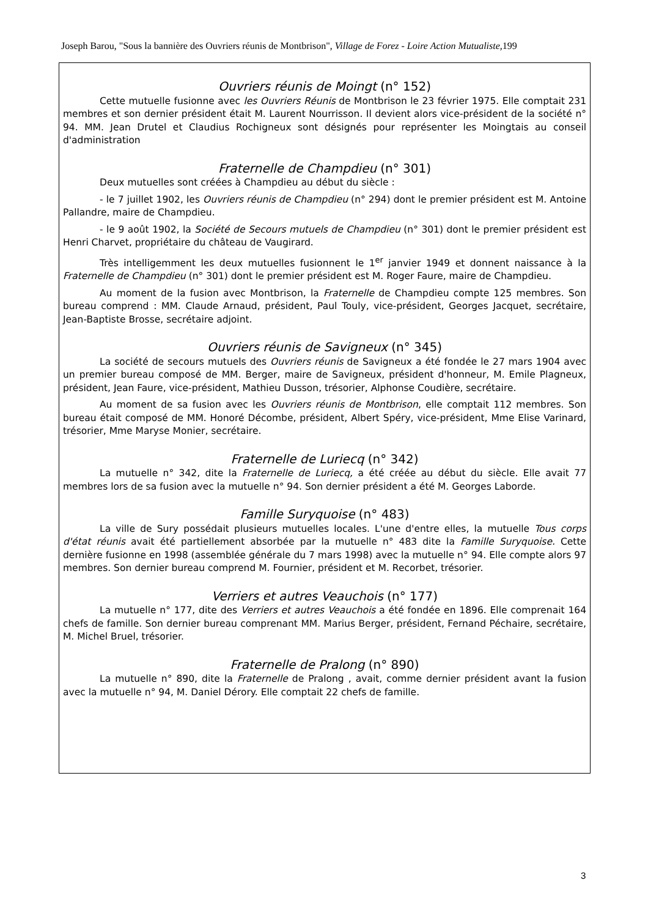Joseph Barou, "Sous la bannière des Ouvriers réunis de Montbrison", Village de Forez - Loire Action Mutualiste, 199
Ouvriers réunis de Moingt (n° 152)
Cette mutuelle fusionne avec les Ouvriers Réunis de Montbrison le 23 février 1975. Elle comptait 231 membres et son dernier président était M. Laurent Nourrisson. Il devient alors vice-président de la société n° 94. MM. Jean Drutel et Claudius Rochigneux sont désignés pour représenter les Moingtais au conseil d'administration
Fraternelle de Champdieu (n° 301)
Deux mutuelles sont créées à Champdieu au début du siècle :
- le 7 juillet 1902, les Ouvriers réunis de Champdieu (n° 294) dont le premier président est M. Antoine Pallandre, maire de Champdieu.
- le 9 août 1902, la Société de Secours mutuels de Champdieu (n° 301) dont le premier président est Henri Charvet, propriétaire du château de Vaugirard.
Très intelligemment les deux mutuelles fusionnent le 1<sup>er</sup> janvier 1949 et donnent naissance à la Fraternelle de Champdieu (n° 301) dont le premier président est M. Roger Faure, maire de Champdieu.
Au moment de la fusion avec Montbrison, la Fraternelle de Champdieu compte 125 membres. Son bureau comprend : MM. Claude Arnaud, président, Paul Touly, vice-président, Georges Jacquet, secrétaire, Jean-Baptiste Brosse, secrétaire adjoint.
Ouvriers réunis de Savigneux (n° 345)
La société de secours mutuels des Ouvriers réunis de Savigneux a été fondée le 27 mars 1904 avec un premier bureau composé de MM. Berger, maire de Savigneux, président d'honneur, M. Emile Plagneux, président, Jean Faure, vice-président, Mathieu Dusson, trésorier, Alphonse Coudière, secrétaire.
Au moment de sa fusion avec les Ouvriers réunis de Montbrison, elle comptait 112 membres. Son bureau était composé de MM. Honoré Décombe, président, Albert Spéry, vice-président, Mme Elise Varinard, trésorier, Mme Maryse Monier, secrétaire.
Fraternelle de Luriecq (n° 342)
La mutuelle n° 342, dite la Fraternelle de Luriecq, a été créée au début du siècle. Elle avait 77 membres lors de sa fusion avec la mutuelle n° 94. Son dernier président a été M. Georges Laborde.
Famille Suryquoise (n° 483)
La ville de Sury possédait plusieurs mutuelles locales. L'une d'entre elles, la mutuelle Tous corps d'état réunis avait été partiellement absorbée par la mutuelle n° 483 dite la Famille Suryquoise. Cette dernière fusionne en 1998 (assemblée générale du 7 mars 1998) avec la mutuelle n° 94. Elle compte alors 97 membres. Son dernier bureau comprend M. Fournier, président et M. Recorbet, trésorier.
Verriers et autres Veauchois (n° 177)
La mutuelle n° 177, dite des Verriers et autres Veauchois a été fondée en 1896. Elle comprenait 164 chefs de famille. Son dernier bureau comprenant MM. Marius Berger, président, Fernand Péchaire, secrétaire, M. Michel Bruel, trésorier.
Fraternelle de Pralong (n° 890)
La mutuelle n° 890, dite la Fraternelle de Pralong , avait, comme dernier président avant la fusion avec la mutuelle n° 94, M. Daniel Dérory. Elle comptait 22 chefs de famille.
3